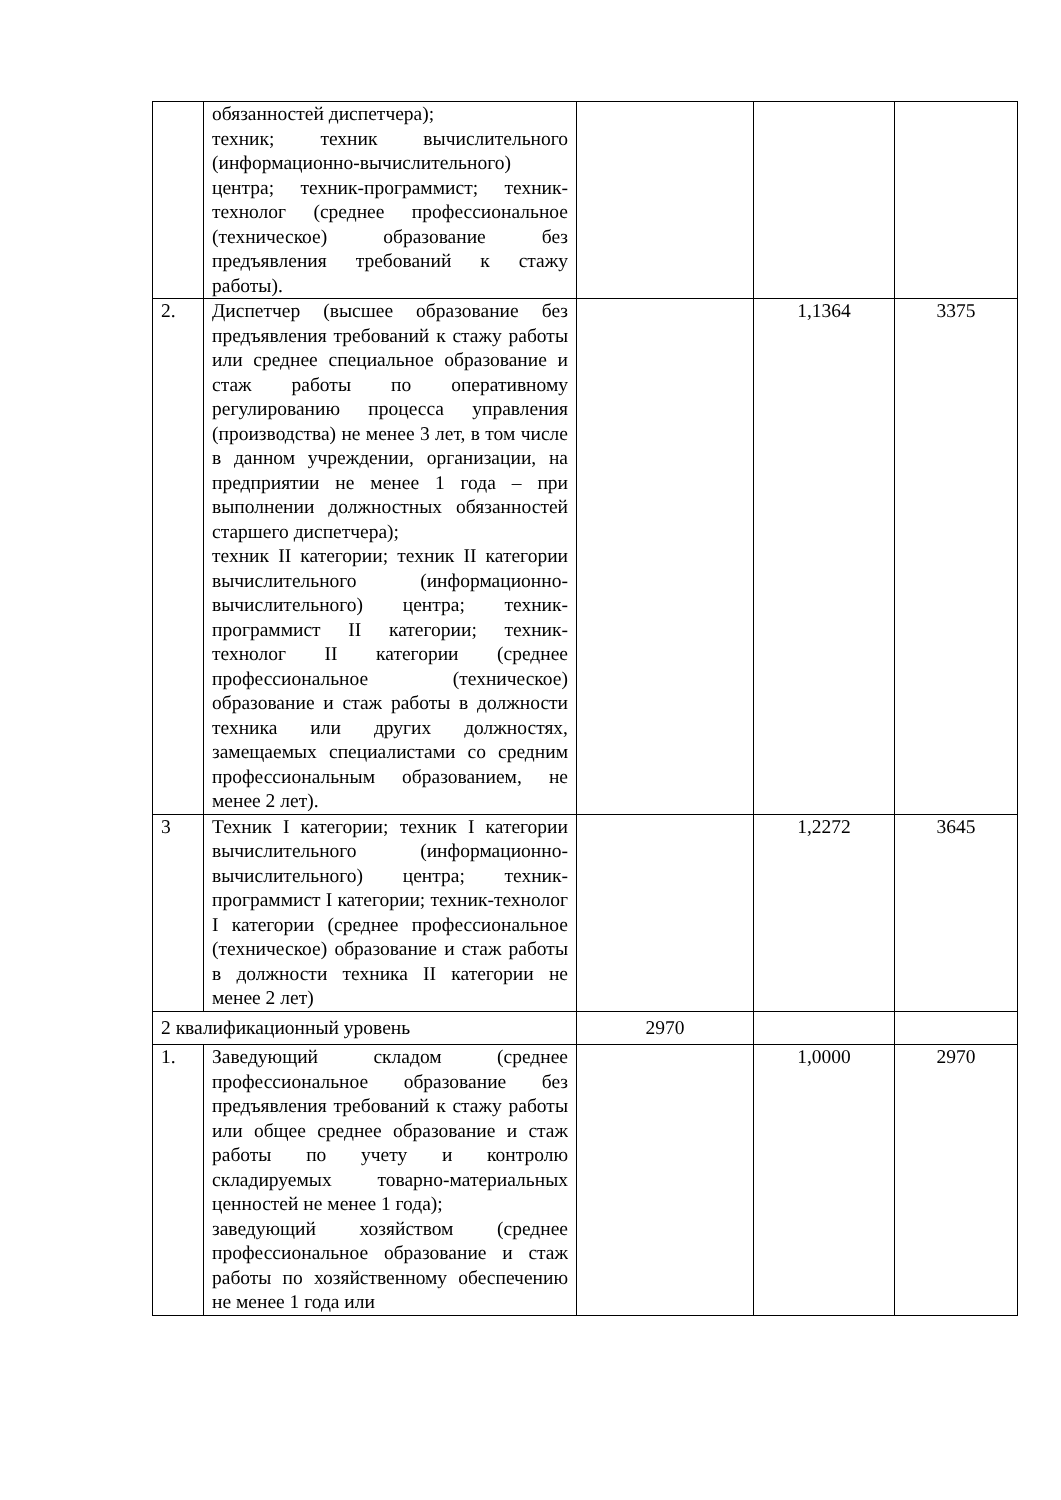| | обязанностей диспетчера); техник; техник вычислительного (информационно-вычислительного) центра; техник-программист; техник-технолог (среднее профессиональное (техническое) образование без предъявления требований к стажу работы). | | | |
| 2. | Диспетчер (высшее образование без предъявления требований к стажу работы или среднее специальное образование и стаж работы по оперативному регулированию процесса управления (производства) не менее 3 лет, в том числе в данном учреждении, организации, на предприятии не менее 1 года – при выполнении должностных обязанностей старшего диспетчера); техник II категории; техник II категории вычислительного (информационно-вычислительного) центра; техник-программист II категории; техник-технолог II категории (среднее профессиональное (техническое) образование и стаж работы в должности техника или других должностях, замещаемых специалистами со средним профессиональным образованием, не менее 2 лет). | | 1,1364 | 3375 |
| 3 | Техник I категории; техник I категории вычислительного (информационно-вычислительного) центра; техник-программист I категории; техник-технолог I категории (среднее профессиональное (техническое) образование и стаж работы в должности техника II категории не менее 2 лет) | | 1,2272 | 3645 |
| 2 квалификационный уровень | | 2970 | | |
| 1. | Заведующий складом (среднее профессиональное образование без предъявления требований к стажу работы или общее среднее образование и стаж работы по учету и контролю складируемых товарно-материальных ценностей не менее 1 года); заведующий хозяйством (среднее профессиональное образование и стаж работы по хозяйственному обеспечению не менее 1 года или | | 1,0000 | 2970 |